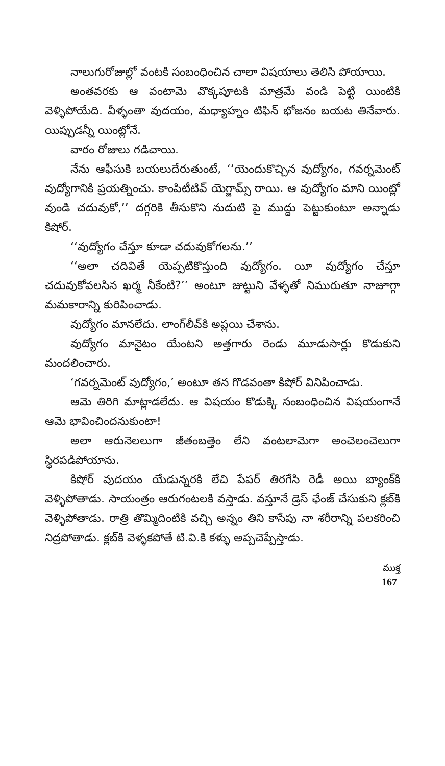నాలుగురోజుల్లో వంటకి సంబంధించిన చాలా విషయాలు తెలిసి పోయాయి.
అంతవరకు ఆ వంటామె వొక్కపూటకి మాత్రమే వండి పెట్టి యింటికి వెళ్ళిపోయేది. వీళ్ళంతా వుదయం, మధ్యాహ్నం టిఫిన్ భోజనం బయట తినేవారు. యిప్పుడన్నీ యింట్లోనే.
వారం రోజులు గడిచాయి.
నేను ఆఫీసుకి బయలుదేరుతుంటే, ‘‘యెందుకొచ్చిన వుద్యోగం, గవర్నమెంట్ వుద్యోగానికి ప్రయత్నించు. కాంపిటీటివ్ యెగ్జామ్స్ రాయి. ఆ వుద్యోగం మాని యింట్లో వుండి చదువుకో,’’ దగ్గరికి తీసుకొని నుదుటి పై ముద్దు పెట్టుకుంటూ అన్నాడు కిషోర్.
‘‘వుద్యోగం చేస్తూ కూడా చదువుకోగలను.’’
‘‘అలా చదివితే యెప్పటికొస్తుంది వుద్యోగం. యీ వుద్యోగం చేస్తూ చదువుకోవలసిన ఖర్మ నీకేంటి?’’ అంటూ జుట్టుని వేళ్ళతో నిమురుతూ నాజూగ్గా మమకారాన్ని కురిపించాడు.
వుద్యోగం మానలేదు. లాంగ్‌లీవ్‌కి అప్లయి చేశాను.
వుద్యోగం మానైటం యేంటని అత్తగారు రెండు మూడుసార్లు కొడుకుని మందలించారు.
‘గవర్నమెంట్ వుద్యోగం,’ అంటూ తన గొడవంతా కిషోర్ వినిపించాడు.
ఆమె తిరిగి మాట్లాడలేదు. ఆ విషయం కొడుక్కి సంబంధించిన విషయంగానే ఆమె భావించిందనుకుంటా!
అలా ఆరునెలలుగా జీతంబత్తెం లేని వంటలామెగా అంచెలంచెలుగా స్థిరపడిపోయాను.
కిషోర్ వుదయం యేడున్నరకి లేచి పేపర్ తిరగేసి రెడీ అయి బ్యాంక్‌కి వెళ్ళిపోతాడు. సాయంత్రం ఆరుగంటలకి వస్తాడు. వస్తూనే డ్రెస్ ఛేంజ్ చేసుకుని క్లబ్‌కి వెళ్ళిపోతాడు. రాత్రి తొమ్మిదింటికి వచ్చి అన్నం తిని కాసేపు నా శరీరాన్ని పలకరించి నిద్రపోతాడు. క్లబ్‌కి వెళ్ళకపోతే టి.వి.కి కళ్ళు అప్పచెప్పేస్తాడు.
ముక్త
167